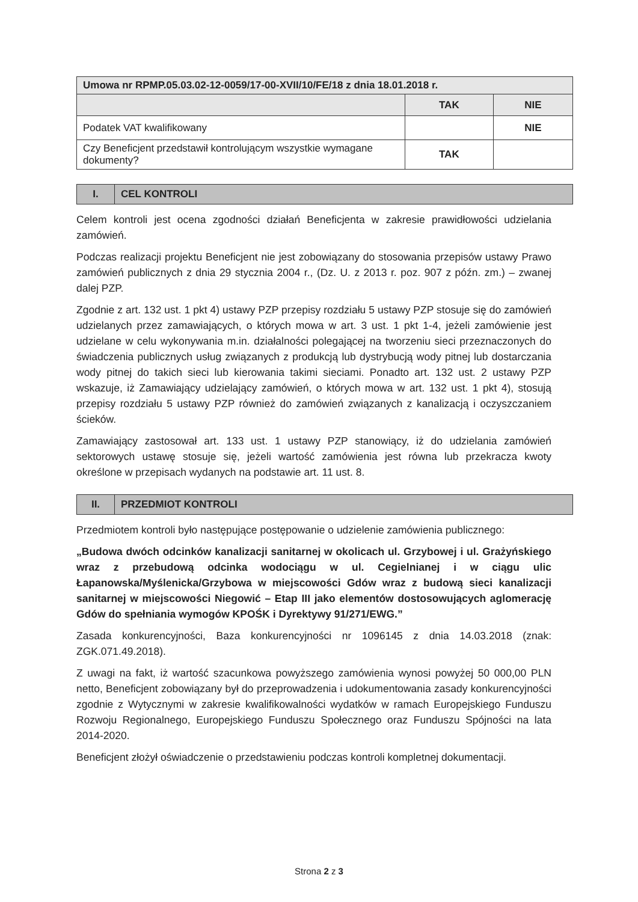| Umowa nr RPMP.05.03.02-12-0059/17-00-XVII/10/FE/18 z dnia 18.01.2018 r. | | |
| | TAK | NIE |
| Podatek VAT kwalifikowany | | NIE |
| Czy Beneficjent przedstawił kontrolującym wszystkie wymagane dokumenty? | TAK | |
I. CEL KONTROLI
Celem kontroli jest ocena zgodności działań Beneficjenta w zakresie prawidłowości udzielania zamówień.
Podczas realizacji projektu Beneficjent nie jest zobowiązany do stosowania przepisów ustawy Prawo zamówień publicznych z dnia 29 stycznia 2004 r., (Dz. U. z 2013 r. poz. 907 z późn. zm.) – zwanej dalej PZP.
Zgodnie z art. 132 ust. 1 pkt 4) ustawy PZP przepisy rozdziału 5 ustawy PZP stosuje się do zamówień udzielanych przez zamawiających, o których mowa w art. 3 ust. 1 pkt 1-4, jeżeli zamówienie jest udzielane w celu wykonywania m.in. działalności polegającej na tworzeniu sieci przeznaczonych do świadczenia publicznych usług związanych z produkcją lub dystrybucją wody pitnej lub dostarczania wody pitnej do takich sieci lub kierowania takimi sieciami. Ponadto art. 132 ust. 2 ustawy PZP wskazuje, iż Zamawiający udzielający zamówień, o których mowa w art. 132 ust. 1 pkt 4), stosują przepisy rozdziału 5 ustawy PZP również do zamówień związanych z kanalizacją i oczyszczaniem ścieków.
Zamawiający zastosował art. 133 ust. 1 ustawy PZP stanowiący, iż do udzielania zamówień sektorowych ustawę stosuje się, jeżeli wartość zamówienia jest równa lub przekracza kwoty określone w przepisach wydanych na podstawie art. 11 ust. 8.
II. PRZEDMIOT KONTROLI
Przedmiotem kontroli było następujące postępowanie o udzielenie zamówienia publicznego:
„Budowa dwóch odcinków kanalizacji sanitarnej w okolicach ul. Grzybowej i ul. Grażyńskiego wraz z przebudową odcinka wodociągu w ul. Cegielnianej i w ciągu ulic Łapanowska/Myślenicka/Grzybowa w miejscowości Gdów wraz z budową sieci kanalizacji sanitarnej w miejscowości Niegowić – Etap III jako elementów dostosowujących aglomerację Gdów do spełniania wymogów KPOŚK i Dyrektywy 91/271/EWG.”
Zasada konkurencyjności, Baza konkurencyjności nr 1096145 z dnia 14.03.2018 (znak: ZGK.071.49.2018).
Z uwagi na fakt, iż wartość szacunkowa powyższego zamówienia wynosi powyżej 50 000,00 PLN netto, Beneficjent zobowiązany był do przeprowadzenia i udokumentowania zasady konkurencyjności zgodnie z Wytycznymi w zakresie kwalifikowalności wydatków w ramach Europejskiego Funduszu Rozwoju Regionalnego, Europejskiego Funduszu Społecznego oraz Funduszu Spójności na lata 2014-2020.
Beneficjent złożył oświadczenie o przedstawieniu podczas kontroli kompletnej dokumentacji.
Strona 2 z 3